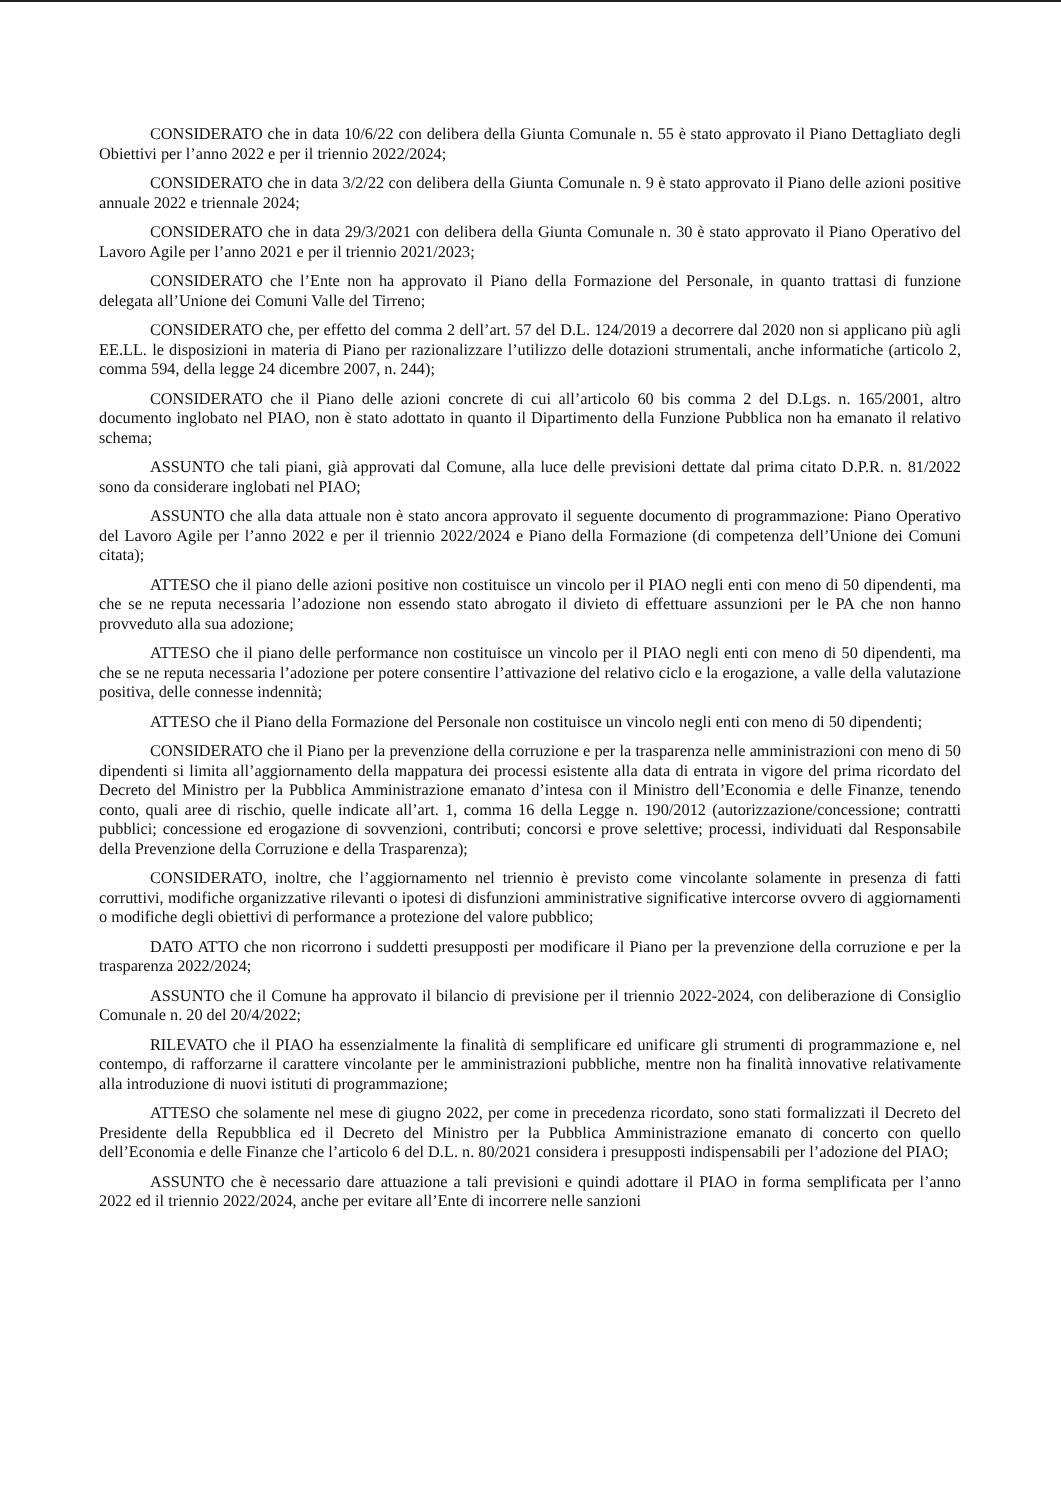CONSIDERATO che in data 10/6/22 con delibera della Giunta Comunale n. 55 è stato approvato il Piano Dettagliato degli Obiettivi per l’anno 2022 e per il triennio 2022/2024;
CONSIDERATO che in data 3/2/22 con delibera della Giunta Comunale n. 9 è stato approvato il Piano delle azioni positive annuale 2022 e triennale 2024;
CONSIDERATO che in data 29/3/2021 con delibera della Giunta Comunale n. 30 è stato approvato il Piano Operativo del Lavoro Agile per l’anno 2021 e per il triennio 2021/2023;
CONSIDERATO che l’Ente non ha approvato il Piano della Formazione del Personale, in quanto trattasi di funzione delegata all’Unione dei Comuni Valle del Tirreno;
CONSIDERATO che, per effetto del comma 2 dell’art. 57 del D.L. 124/2019 a decorrere dal 2020 non si applicano più agli EE.LL. le disposizioni in materia di Piano per razionalizzare l’utilizzo delle dotazioni strumentali, anche informatiche (articolo 2, comma 594, della legge 24 dicembre 2007, n. 244);
CONSIDERATO che il Piano delle azioni concrete di cui all’articolo 60 bis comma 2 del D.Lgs. n. 165/2001, altro documento inglobato nel PIAO, non è stato adottato in quanto il Dipartimento della Funzione Pubblica non ha emanato il relativo schema;
ASSUNTO che tali piani, già approvati dal Comune, alla luce delle previsioni dettate dal prima citato D.P.R. n. 81/2022 sono da considerare inglobati nel PIAO;
ASSUNTO che alla data attuale non è stato ancora approvato il seguente documento di programmazione: Piano Operativo del Lavoro Agile per l’anno 2022 e per il triennio 2022/2024 e Piano della Formazione (di competenza dell’Unione dei Comuni citata);
ATTESO che il piano delle azioni positive non costituisce un vincolo per il PIAO negli enti con meno di 50 dipendenti, ma che se ne reputa necessaria l’adozione non essendo stato abrogato il divieto di effettuare assunzioni per le PA che non hanno provveduto alla sua adozione;
ATTESO che il piano delle performance non costituisce un vincolo per il PIAO negli enti con meno di 50 dipendenti, ma che se ne reputa necessaria l’adozione per potere consentire l’attivazione del relativo ciclo e la erogazione, a valle della valutazione positiva, delle connesse indennità;
ATTESO che il Piano della Formazione del Personale non costituisce un vincolo negli enti con meno di 50 dipendenti;
CONSIDERATO che il Piano per la prevenzione della corruzione e per la trasparenza nelle amministrazioni con meno di 50 dipendenti si limita all’aggiornamento della mappatura dei processi esistente alla data di entrata in vigore del prima ricordato del Decreto del Ministro per la Pubblica Amministrazione emanato d’intesa con il Ministro dell’Economia e delle Finanze, tenendo conto, quali aree di rischio, quelle indicate all’art. 1, comma 16 della Legge n. 190/2012 (autorizzazione/concessione; contratti pubblici; concessione ed erogazione di sovvenzioni, contributi; concorsi e prove selettive; processi, individuati dal Responsabile della Prevenzione della Corruzione e della Trasparenza);
CONSIDERATO, inoltre, che l’aggiornamento nel triennio è previsto come vincolante solamente in presenza di fatti corruttivi, modifiche organizzative rilevanti o ipotesi di disfunzioni amministrative significative intercorse ovvero di aggiornamenti o modifiche degli obiettivi di performance a protezione del valore pubblico;
DATO ATTO che non ricorrono i suddetti presupposti per modificare il Piano per la prevenzione della corruzione e per la trasparenza 2022/2024;
ASSUNTO che il Comune ha approvato il bilancio di previsione per il triennio 2022-2024, con deliberazione di Consiglio Comunale n. 20 del 20/4/2022;
RILEVATO che il PIAO ha essenzialmente la finalità di semplificare ed unificare gli strumenti di programmazione e, nel contempo, di rafforzarne il carattere vincolante per le amministrazioni pubbliche, mentre non ha finalità innovative relativamente alla introduzione di nuovi istituti di programmazione;
ATTESO che solamente nel mese di giugno 2022, per come in precedenza ricordato, sono stati formalizzati il Decreto del Presidente della Repubblica ed il Decreto del Ministro per la Pubblica Amministrazione emanato di concerto con quello dell’Economia e delle Finanze che l’articolo 6 del D.L. n. 80/2021 considera i presupposti indispensabili per l’adozione del PIAO;
ASSUNTO che è necessario dare attuazione a tali previsioni e quindi adottare il PIAO in forma semplificata per l’anno 2022 ed il triennio 2022/2024, anche per evitare all’Ente di incorrere nelle sanzioni